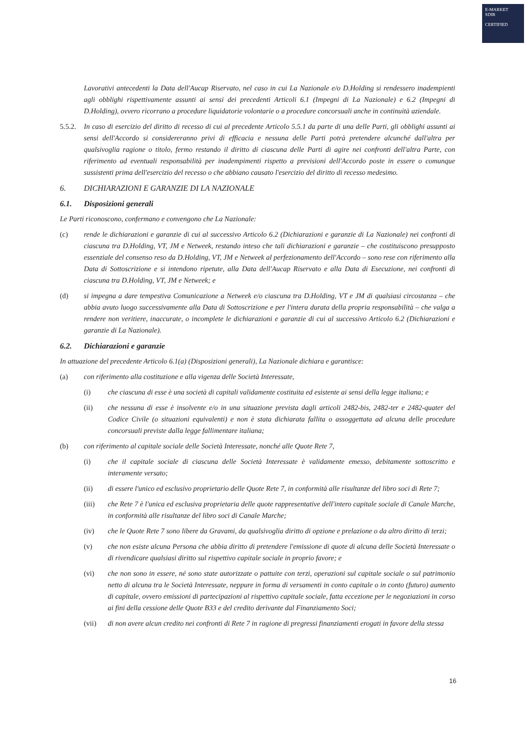E-MARKET
SDIR
CERTIFIED
Lavorativi antecedenti la Data dell'Aucap Riservato, nel caso in cui La Nazionale e/o D.Holding si rendessero inadempienti agli obblighi rispettivamente assunti ai sensi dei precedenti Articoli 6.1 (Impegni di La Nazionale) e 6.2 (Impegni di D.Holding), ovvero ricorrano a procedure liquidatorie volontarie o a procedure concorsuali anche in continuità aziendale.
5.5.2.
In caso di esercizio del diritto di recesso di cui al precedente Articolo 5.5.1 da parte di una delle Parti, gli obblighi assunti ai sensi dell'Accordo si considereranno privi di efficacia e nessuna delle Parti potrà pretendere alcunché dall'altra per qualsivoglia ragione o titolo, fermo restando il diritto di ciascuna delle Parti di agire nei confronti dell'altra Parte, con riferimento ad eventuali responsabilità per inadempimenti rispetto a previsioni dell'Accordo poste in essere o comunque sussistenti prima dell'esercizio del recesso o che abbiano causato l'esercizio del diritto di recesso medesimo.
6. DICHIARAZIONI E GARANZIE DI LA NAZIONALE
6.1. Disposizioni generali
Le Parti riconoscono, confermano e convengono che La Nazionale:
(c) rende le dichiarazioni e garanzie di cui al successivo Articolo 6.2 (Dichiarazioni e garanzie di La Nazionale) nei confronti di ciascuna tra D.Holding, VT, JM e Netweek, restando inteso che tali dichiarazioni e garanzie – che costituiscono presupposto essenziale del consenso reso da D.Holding, VT, JM e Netweek al perfezionamento dell'Accordo – sono rese con riferimento alla Data di Sottoscrizione e si intendono ripetute, alla Data dell'Aucap Riservato e alla Data di Esecuzione, nei confronti di ciascuna tra D.Holding, VT, JM e Netweek; e
(d) si impegna a dare tempestiva Comunicazione a Netweek e/o ciascuna tra D.Holding, VT e JM di qualsiasi circostanza – che abbia avuto luogo successivamente alla Data di Sottoscrizione e per l'intera durata della propria responsabilità – che valga a rendere non veritiere, inaccurate, o incomplete le dichiarazioni e garanzie di cui al successivo Articolo 6.2 (Dichiarazioni e garanzie di La Nazionale).
6.2. Dichiarazioni e garanzie
In attuazione del precedente Articolo 6.1(a) (Disposizioni generali), La Nazionale dichiara e garantisce:
(a) con riferimento alla costituzione e alla vigenza delle Società Interessate,
(i) che ciascuna di esse è una società di capitali validamente costituita ed esistente ai sensi della legge italiana; e
(ii) che nessuna di esse è insolvente e/o in una situazione prevista dagli articoli 2482-bis, 2482-ter e 2482-quater del Codice Civile (o situazioni equivalenti) e non è stata dichiarata fallita o assoggettata ad alcuna delle procedure concorsuali previste dalla legge fallimentare italiana;
(b) con riferimento al capitale sociale delle Società Interessate, nonché alle Quote Rete 7,
(i) che il capitale sociale di ciascuna delle Società Interessate è validamente emesso, debitamente sottoscritto e interamente versato;
(ii) di essere l'unico ed esclusivo proprietario delle Quote Rete 7, in conformità alle risultanze del libro soci di Rete 7;
(iii) che Rete 7 è l'unica ed esclusiva proprietaria delle quote rappresentative dell'intero capitale sociale di Canale Marche, in conformità alle risultanze del libro soci di Canale Marche;
(iv) che le Quote Rete 7 sono libere da Gravami, da qualsivoglia diritto di opzione e prelazione o da altro diritto di terzi;
(v) che non esiste alcuna Persona che abbia diritto di pretendere l'emissione di quote di alcuna delle Società Interessate o di rivendicare qualsiasi diritto sul rispettivo capitale sociale in proprio favore; e
(vi) che non sono in essere, né sono state autorizzate o pattuite con terzi, operazioni sul capitale sociale o sul patrimonio netto di alcuna tra le Società Interessate, neppure in forma di versamenti in conto capitale o in conto (futuro) aumento di capitale, ovvero emissioni di partecipazioni al rispettivo capitale sociale, fatta eccezione per le negoziazioni in corso ai fini della cessione delle Quote B33 e del credito derivante dal Finanziamento Soci;
(vii) di non avere alcun credito nei confronti di Rete 7 in ragione di pregressi finanziamenti erogati in favore della stessa
16